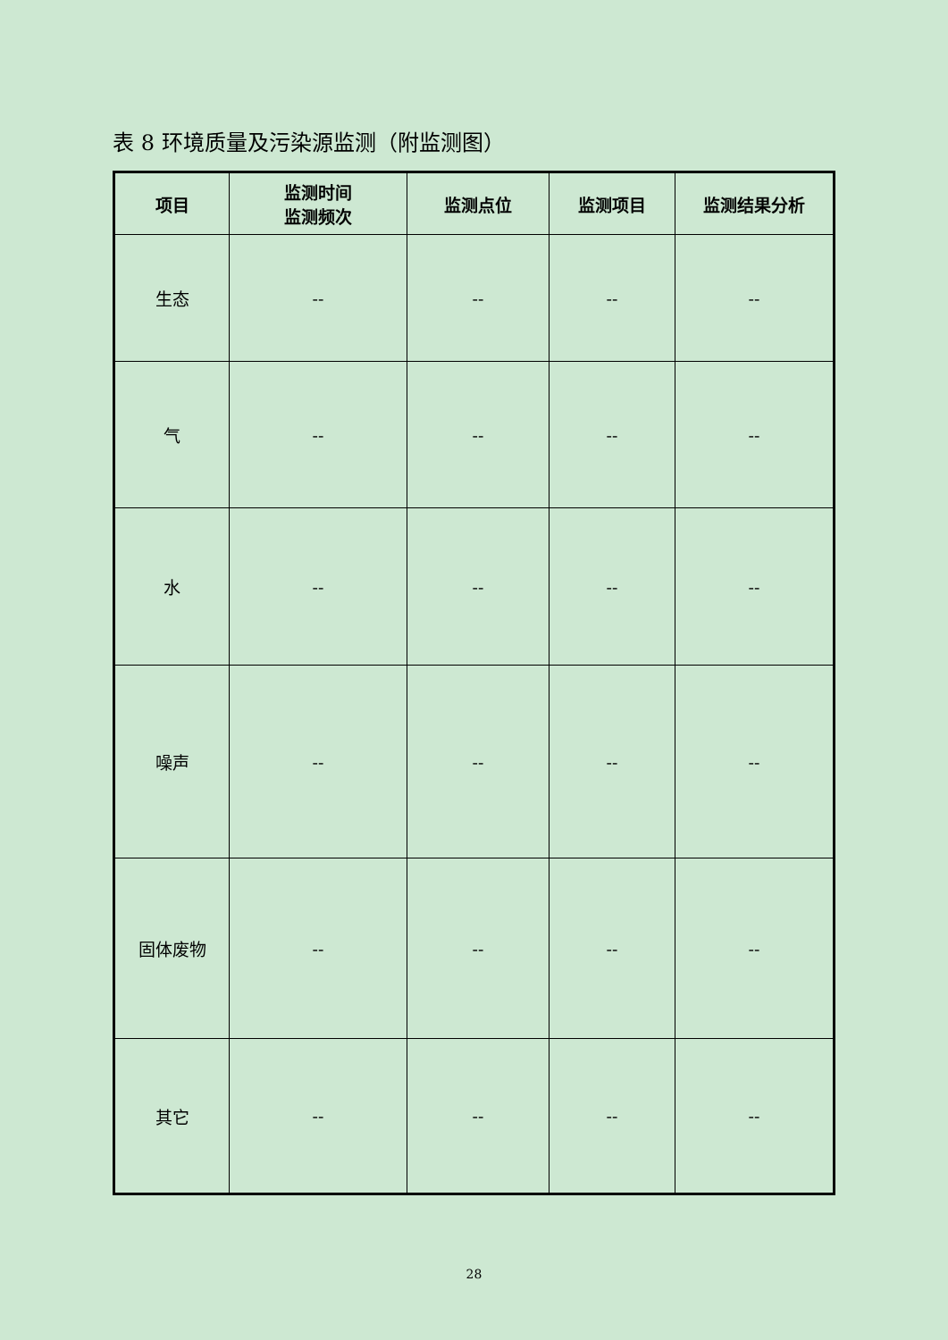表 8 环境质量及污染源监测（附监测图）
| 项目 | 监测时间 监测频次 | 监测点位 | 监测项目 | 监测结果分析 |
| --- | --- | --- | --- | --- |
| 生态 | -- | -- | -- | -- |
| 气 | -- | -- | -- | -- |
| 水 | -- | -- | -- | -- |
| 噪声 | -- | -- | -- | -- |
| 固体废物 | -- | -- | -- | -- |
| 其它 | -- | -- | -- | -- |
28